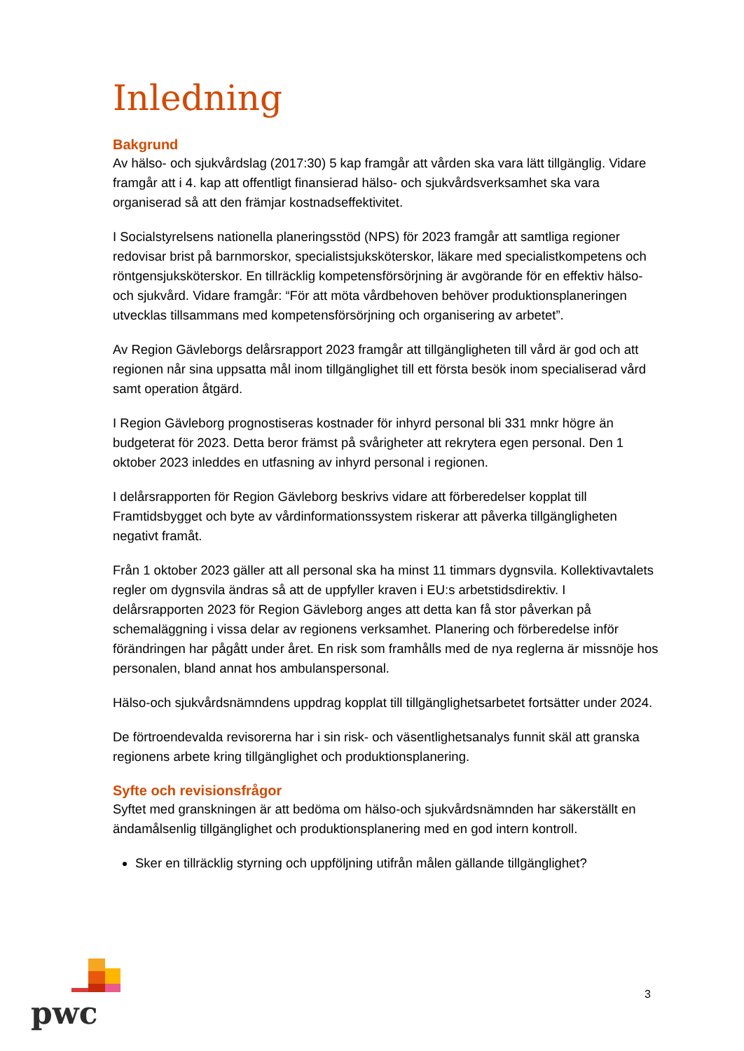Inledning
Bakgrund
Av hälso- och sjukvårdslag (2017:30) 5 kap framgår att vården ska vara lätt tillgänglig. Vidare framgår att i 4. kap att offentligt finansierad hälso- och sjukvårdsverksamhet ska vara organiserad så att den främjar kostnadseffektivitet.
I Socialstyrelsens nationella planeringsstöd (NPS) för 2023 framgår att samtliga regioner redovisar brist på barnmorskor, specialistsjuksköterskor, läkare med specialistkompetens och röntgensjuksköterskor. En tillräcklig kompetensförsörjning är avgörande för en effektiv hälso- och sjukvård. Vidare framgår: “För att möta vårdbehoven behöver produktionsplaneringen utvecklas tillsammans med kompetensförsörjning och organisering av arbetet”.
Av Region Gävleborgs delårsrapport 2023 framgår att tillgängligheten till vård är god och att regionen når sina uppsatta mål inom tillgänglighet till ett första besök inom specialiserad vård samt operation åtgärd.
I Region Gävleborg prognostiseras kostnader för inhyrd personal bli 331 mnkr högre än budgeterat för 2023. Detta beror främst på svårigheter att rekrytera egen personal. Den 1 oktober 2023 inleddes en utfasning av inhyrd personal i regionen.
I delårsrapporten för Region Gävleborg beskrivs vidare att förberedelser kopplat till Framtidsbygget och byte av vårdinformationssystem riskerar att påverka tillgängligheten negativt framåt.
Från 1 oktober 2023 gäller att all personal ska ha minst 11 timmars dygnsvila. Kollektivavtalets regler om dygnsvila ändras så att de uppfyller kraven i EU:s arbetstidsdirektiv. I delårsrapporten 2023 för Region Gävleborg anges att detta kan få stor påverkan på schemaläggning i vissa delar av regionens verksamhet. Planering och förberedelse inför förändringen har pågått under året. En risk som framhålls med de nya reglerna är missnöje hos personalen, bland annat hos ambulanspersonal.
Hälso-och sjukvårdsnämndens uppdrag kopplat till tillgänglighetsarbetet fortsätter under 2024.
De förtroendevalda revisorerna har i sin risk- och väsentlighetsanalys funnit skäl att granska regionens arbete kring tillgänglighet och produktionsplanering.
Syfte och revisionsfrågor
Syftet med granskningen är att bedöma om hälso-och sjukvårdsnämnden har säkerställt en ändamålsenlig tillgänglighet och produktionsplanering med en god intern kontroll.
Sker en tillräcklig styrning och uppföljning utifrån målen gällande tillgänglighet?
pwc
3